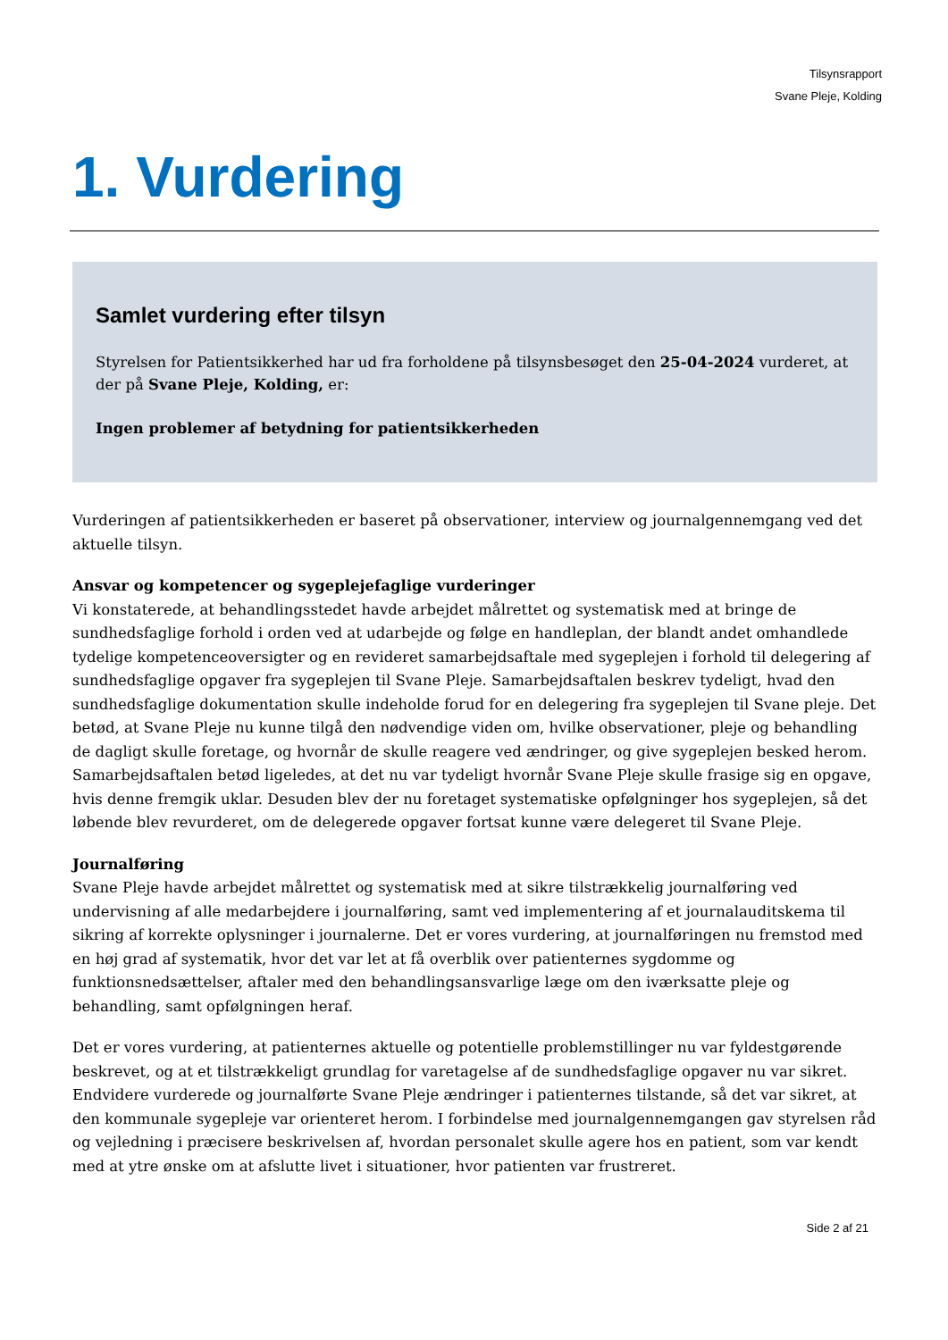Tilsynsrapport
Svane Pleje, Kolding
1. Vurdering
Samlet vurdering efter tilsyn
Styrelsen for Patientsikkerhed har ud fra forholdene på tilsynsbesøget den 25-04-2024 vurderet, at der på Svane Pleje, Kolding, er:
Ingen problemer af betydning for patientsikkerheden
Vurderingen af patientsikkerheden er baseret på observationer, interview og journalgennemgang ved det aktuelle tilsyn.
Ansvar og kompetencer og sygeplejefaglige vurderinger
Vi konstaterede, at behandlingsstedet havde arbejdet målrettet og systematisk med at bringe de sundhedsfaglige forhold i orden ved at udarbejde og følge en handleplan, der blandt andet omhandlede tydelige kompetenceoversigter og en revideret samarbejdsaftale med sygeplejen i forhold til delegering af sundhedsfaglige opgaver fra sygeplejen til Svane Pleje. Samarbejdsaftalen beskrev tydeligt, hvad den sundhedsfaglige dokumentation skulle indeholde forud for en delegering fra sygeplejen til Svane pleje. Det betød, at Svane Pleje nu kunne tilgå den nødvendige viden om, hvilke observationer, pleje og behandling de dagligt skulle foretage, og hvornår de skulle reagere ved ændringer, og give sygeplejen besked herom. Samarbejdsaftalen betød ligeledes, at det nu var tydeligt hvornår Svane Pleje skulle frasige sig en opgave, hvis denne fremgik uklar. Desuden blev der nu foretaget systematiske opfølgninger hos sygeplejen, så det løbende blev revurderet, om de delegerede opgaver fortsat kunne være delegeret til Svane Pleje.
Journalføring
Svane Pleje havde arbejdet målrettet og systematisk med at sikre tilstrækkelig journalføring ved undervisning af alle medarbejdere i journalføring, samt ved implementering af et journalauditskema til sikring af korrekte oplysninger i journalerne. Det er vores vurdering, at journalføringen nu fremstod med en høj grad af systematik, hvor det var let at få overblik over patienternes sygdomme og funktionsnedsættelser, aftaler med den behandlingsansvarlige læge om den iværksatte pleje og behandling, samt opfølgningen heraf.
Det er vores vurdering, at patienternes aktuelle og potentielle problemstillinger nu var fyldestgørende beskrevet, og at et tilstrækkeligt grundlag for varetagelse af de sundhedsfaglige opgaver nu var sikret. Endvidere vurderede og journalførte Svane Pleje ændringer i patienternes tilstande, så det var sikret, at den kommunale sygepleje var orienteret herom. I forbindelse med journalgennemgangen gav styrelsen råd og vejledning i præcisere beskrivelsen af, hvordan personalet skulle agere hos en patient, som var kendt med at ytre ønske om at afslutte livet i situationer, hvor patienten var frustreret.
Side 2 af 21